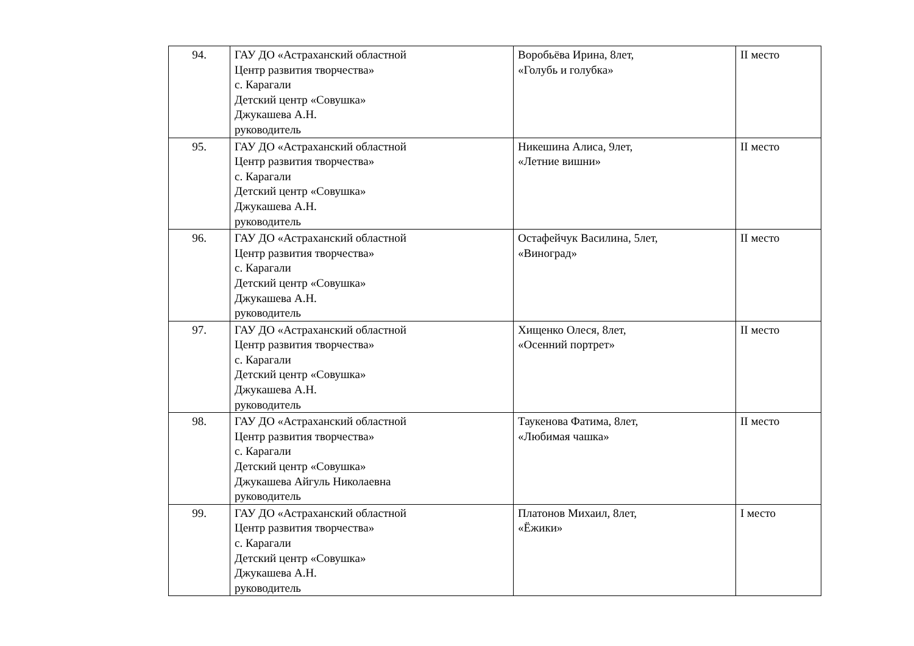| 94. | ГАУ ДО «Астраханский областной Центр развития творчества» с. Карагали Детский центр «Совушка» Джукашева А.Н. руководитель | Воробьёва Ирина, 8лет, «Голубь и голубка» | II место |
| 95. | ГАУ ДО «Астраханский областной Центр развития творчества» с. Карагали Детский центр «Совушка» Джукашева А.Н. руководитель | Никешина Алиса, 9лет, «Летние вишни» | II место |
| 96. | ГАУ ДО «Астраханский областной Центр развития творчества» с. Карагали Детский центр «Совушка» Джукашева А.Н. руководитель | Остафейчук Василина, 5лет, «Виноград» | II место |
| 97. | ГАУ ДО «Астраханский областной Центр развития творчества» с. Карагали Детский центр «Совушка» Джукашева А.Н. руководитель | Хищенко Олеся, 8лет, «Осенний портрет» | II место |
| 98. | ГАУ ДО «Астраханский областной Центр развития творчества» с. Карагали Детский центр «Совушка» Джукашева Айгуль Николаевна руководитель | Таукенова Фатима, 8лет, «Любимая чашка» | II место |
| 99. | ГАУ ДО «Астраханский областной Центр развития творчества» с. Карагали Детский центр «Совушка» Джукашева А.Н. руководитель | Платонов Михаил, 8лет, «Ёжики» | I место |